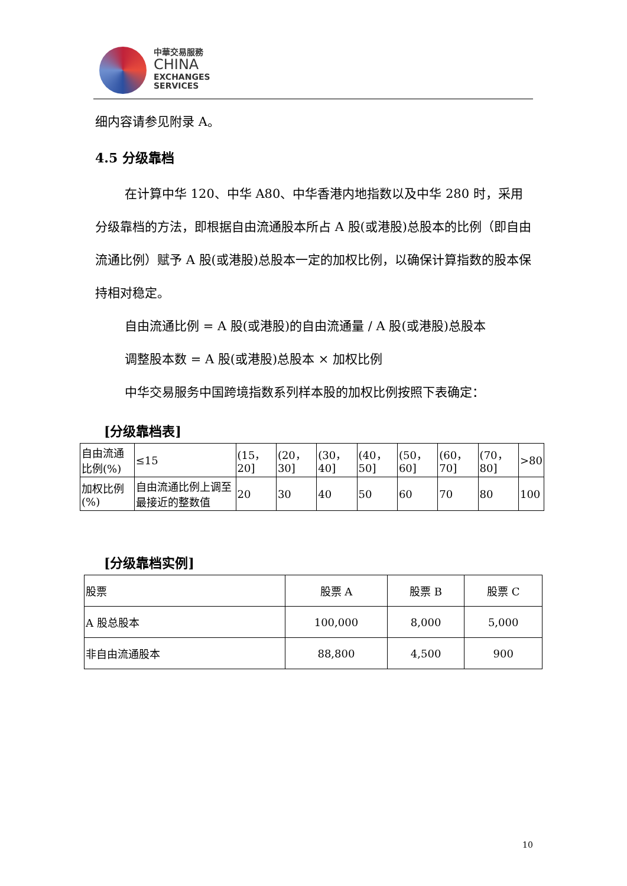中華交易服務
CHINA
EXCHANGES
SERVICES
细内容请参见附录 A。
4.5 分级靠档
在计算中华 120、中华 A80、中华香港内地指数以及中华 280 时，采用分级靠档的方法，即根据自由流通股本所占 A 股(或港股)总股本的比例（即自由流通比例）赋予 A 股(或港股)总股本一定的加权比例，以确保计算指数的股本保持相对稳定。
自由流通比例 = A 股(或港股)的自由流通量 / A 股(或港股)总股本
调整股本数 = A 股(或港股)总股本 × 加权比例
中华交易服务中国跨境指数系列样本股的加权比例按照下表确定：
[分级靠档表]
| 自由流通比例(%) | ≤15 | (15，20] | (20，30] | (30，40] | (40，50] | (50，60] | (60，70] | (70，80] | >80 |
| 加权比例(%) | 自由流通比例上调至最接近的整数值 | 20 | 30 | 40 | 50 | 60 | 70 | 80 | 100 |
[分级靠档实例]
| 股票 | 股票 A | 股票 B | 股票 C |
| A 股总股本 | 100,000 | 8,000 | 5,000 |
| 非自由流通股本 | 88,800 | 4,500 | 900 |
10